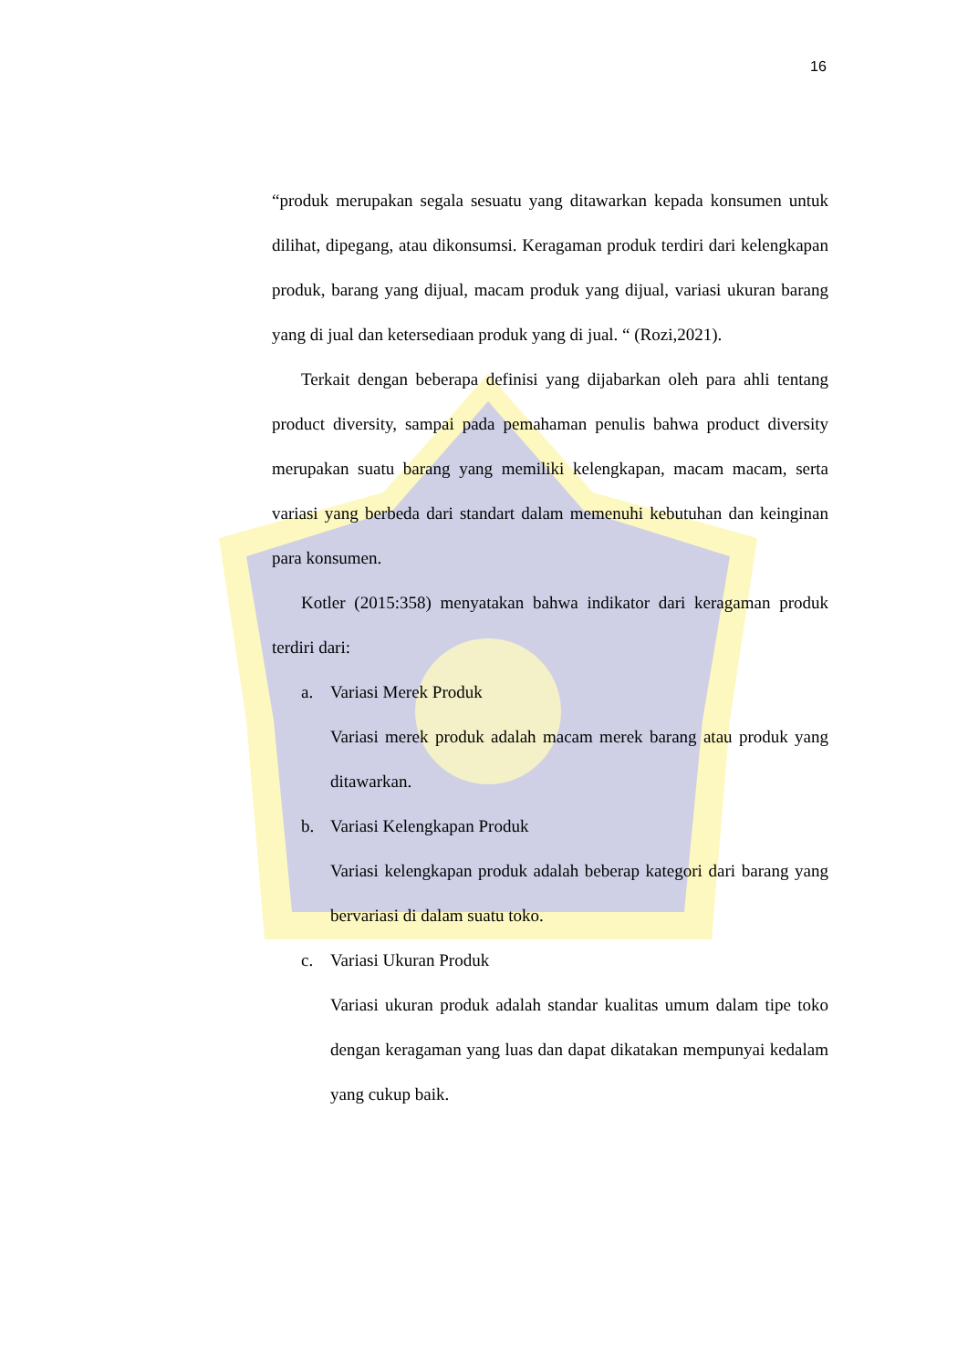16
“produk merupakan segala sesuatu yang ditawarkan kepada konsumen untuk dilihat, dipegang, atau dikonsumsi. Keragaman produk terdiri dari kelengkapan produk, barang yang dijual, macam produk yang dijual, variasi ukuran barang yang di jual dan ketersediaan produk yang di jual. “ (Rozi,2021).
Terkait dengan beberapa definisi yang dijabarkan oleh para ahli tentang product diversity, sampai pada pemahaman penulis bahwa product diversity merupakan suatu barang yang memiliki kelengkapan, macam macam, serta variasi yang berbeda dari standart dalam memenuhi kebutuhan dan keinginan para konsumen.
Kotler (2015:358) menyatakan bahwa indikator dari keragaman produk terdiri dari:
a. Variasi Merek Produk
Variasi merek produk adalah macam merek barang atau produk yang ditawarkan.
b. Variasi Kelengkapan Produk
Variasi kelengkapan produk adalah beberap kategori dari barang yang bervariasi di dalam suatu toko.
c. Variasi Ukuran Produk
Variasi ukuran produk adalah standar kualitas umum dalam tipe toko dengan keragaman yang luas dan dapat dikatakan mempunyai kedalam yang cukup baik.